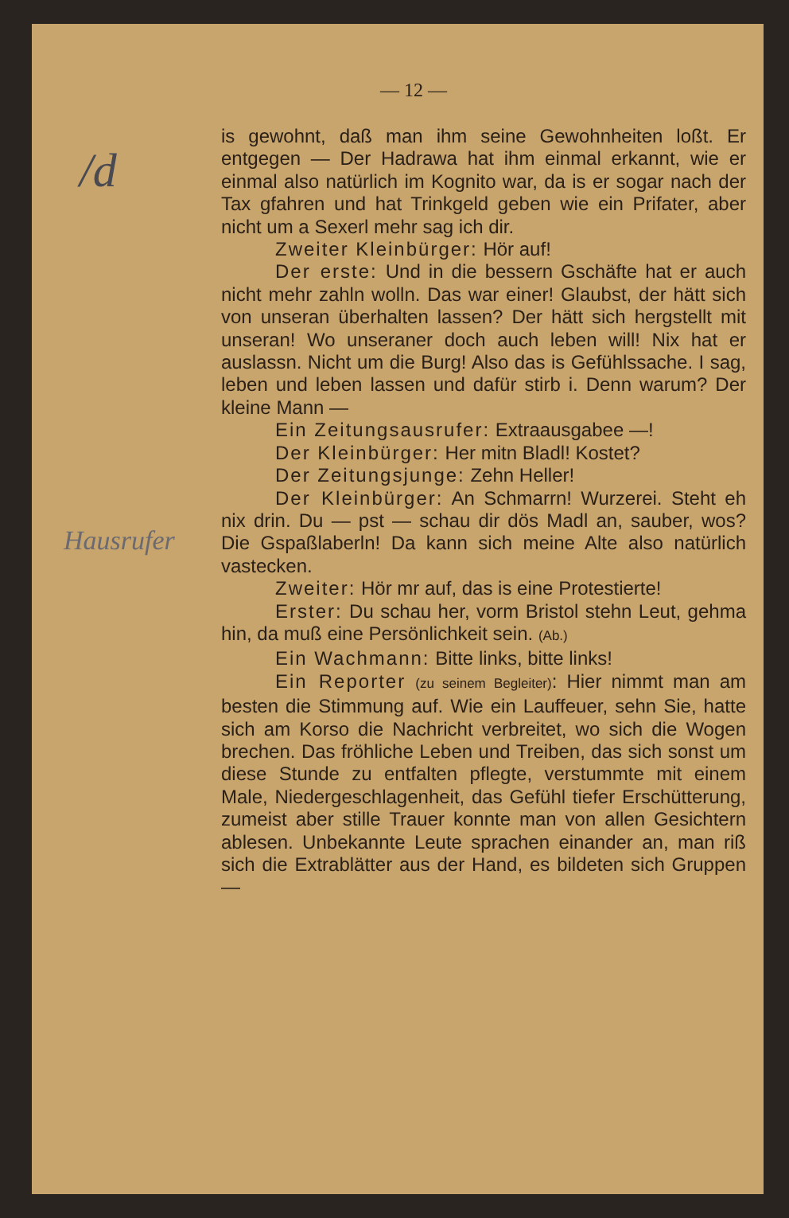/d
Hausrufer
— 12 —
is gewohnt, daß man ihm seine Gewohnheiten loßt. Er entgegen — Der Hadrawa hat ihm einmal erkannt, wie er einmal also natürlich im Kognito war, da is er sogar nach der Tax gfahren und hat Trinkgeld geben wie ein Prifater, aber nicht um a Sexerl mehr sag ich dir.
Zweiter Kleinbürger: Hör auf!
Der erste: Und in die bessern Gschäfte hat er auch nicht mehr zahln wolln. Das war einer! Glaubst, der hätt sich von unseran überhalten lassen? Der hätt sich hergstellt mit unseran! Wo unseraner doch auch leben will! Nix hat er auslassn. Nicht um die Burg! Also das is Gefühlssache. I sag, leben und leben lassen und dafür stirb i. Denn warum? Der kleine Mann —
Ein Zeitungsausrufer: Extraausgabee —!
Der Kleinbürger: Her mitn Bladl! Kostet?
Der Zeitungsjunge: Zehn Heller!
Der Kleinbürger: An Schmarrn! Wurzerei. Steht eh nix drin. Du — pst — schau dir dös Madl an, sauber, wos? Die Gspaßlaberln! Da kann sich meine Alte also natürlich vastecken.
Zweiter: Hör mr auf, das is eine Protestierte!
Erster: Du schau her, vorm Bristol stehn Leut, gehma hin, da muß eine Persönlichkeit sein. (Ab.)
Ein Wachmann: Bitte links, bitte links!
Ein Reporter (zu seinem Begleiter): Hier nimmt man am besten die Stimmung auf. Wie ein Lauffeuer, sehn Sie, hatte sich am Korso die Nachricht verbreitet, wo sich die Wogen brechen. Das fröhliche Leben und Treiben, das sich sonst um diese Stunde zu entfalten pflegte, verstummte mit einem Male, Niedergeschlagenheit, das Gefühl tiefer Erschütterung, zumeist aber stille Trauer konnte man von allen Gesichtern ablesen. Unbekannte Leute sprachen einander an, man riß sich die Extrablätter aus der Hand, es bildeten sich Gruppen —